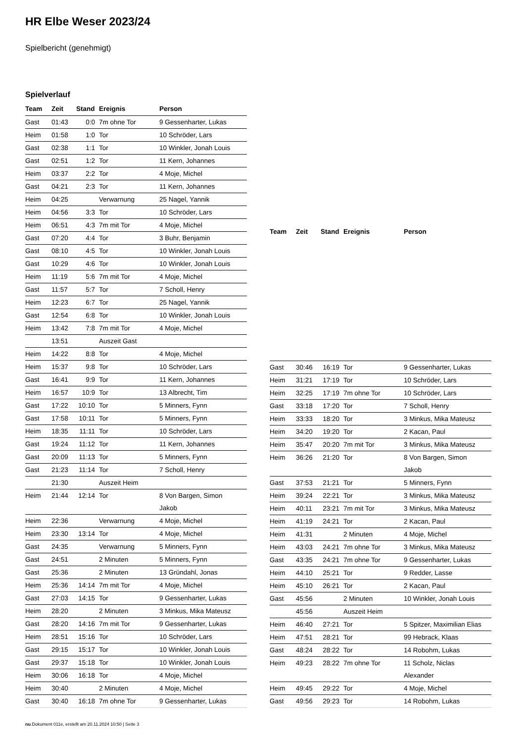HR Elbe Weser 2023/24
Spielbericht (genehmigt)
Spielverlauf
| Team | Zeit | Stand | Ereignis | Person |
| --- | --- | --- | --- | --- |
| Gast | 01:43 | 0:0 | 7m ohne Tor | 9 Gessenharter, Lukas |
| Heim | 01:58 | 1:0 | Tor | 10 Schröder, Lars |
| Gast | 02:38 | 1:1 | Tor | 10 Winkler, Jonah Louis |
| Gast | 02:51 | 1:2 | Tor | 11 Kern, Johannes |
| Heim | 03:37 | 2:2 | Tor | 4 Moje, Michel |
| Gast | 04:21 | 2:3 | Tor | 11 Kern, Johannes |
| Heim | 04:25 | | Verwarnung | 25 Nagel, Yannik |
| Heim | 04:56 | 3:3 | Tor | 10 Schröder, Lars |
| Heim | 06:51 | 4:3 | 7m mit Tor | 4 Moje, Michel |
| Gast | 07:20 | 4:4 | Tor | 3 Buhr, Benjamin |
| Gast | 08:10 | 4:5 | Tor | 10 Winkler, Jonah Louis |
| Gast | 10:29 | 4:6 | Tor | 10 Winkler, Jonah Louis |
| Heim | 11:19 | 5:6 | 7m mit Tor | 4 Moje, Michel |
| Gast | 11:57 | 5:7 | Tor | 7 Scholl, Henry |
| Heim | 12:23 | 6:7 | Tor | 25 Nagel, Yannik |
| Gast | 12:54 | 6:8 | Tor | 10 Winkler, Jonah Louis |
| Heim | 13:42 | 7:8 | 7m mit Tor | 4 Moje, Michel |
| | 13:51 | | Auszeit Gast | |
| Heim | 14:22 | 8:8 | Tor | 4 Moje, Michel |
| Heim | 15:37 | 9:8 | Tor | 10 Schröder, Lars |
| Gast | 16:41 | 9:9 | Tor | 11 Kern, Johannes |
| Heim | 16:57 | 10:9 | Tor | 13 Albrecht, Tim |
| Gast | 17:22 | 10:10 | Tor | 5 Minners, Fynn |
| Gast | 17:58 | 10:11 | Tor | 5 Minners, Fynn |
| Heim | 18:35 | 11:11 | Tor | 10 Schröder, Lars |
| Gast | 19:24 | 11:12 | Tor | 11 Kern, Johannes |
| Gast | 20:09 | 11:13 | Tor | 5 Minners, Fynn |
| Gast | 21:23 | 11:14 | Tor | 7 Scholl, Henry |
| | 21:30 | | Auszeit Heim | |
| Heim | 21:44 | 12:14 | Tor | 8 Von Bargen, Simon Jakob |
| Heim | 22:36 | | Verwarnung | 4 Moje, Michel |
| Heim | 23:30 | 13:14 | Tor | 4 Moje, Michel |
| Gast | 24:35 | | Verwarnung | 5 Minners, Fynn |
| Gast | 24:51 | | 2 Minuten | 5 Minners, Fynn |
| Gast | 25:36 | | 2 Minuten | 13 Gründahl, Jonas |
| Heim | 25:36 | 14:14 | 7m mit Tor | 4 Moje, Michel |
| Gast | 27:03 | 14:15 | Tor | 9 Gessenharter, Lukas |
| Heim | 28:20 | | 2 Minuten | 3 Minkus, Mika Mateusz |
| Gast | 28:20 | 14:16 | 7m mit Tor | 9 Gessenharter, Lukas |
| Heim | 28:51 | 15:16 | Tor | 10 Schröder, Lars |
| Gast | 29:15 | 15:17 | Tor | 10 Winkler, Jonah Louis |
| Gast | 29:37 | 15:18 | Tor | 10 Winkler, Jonah Louis |
| Heim | 30:06 | 16:18 | Tor | 4 Moje, Michel |
| Heim | 30:40 | | 2 Minuten | 4 Moje, Michel |
| Gast | 30:40 | 16:18 | 7m ohne Tor | 9 Gessenharter, Lukas |
| Team | Zeit | Stand | Ereignis | Person |
| --- | --- | --- | --- | --- |
| Gast | 30:46 | 16:19 | Tor | 9 Gessenharter, Lukas |
| Heim | 31:21 | 17:19 | Tor | 10 Schröder, Lars |
| Heim | 32:25 | 17:19 | 7m ohne Tor | 10 Schröder, Lars |
| Gast | 33:18 | 17:20 | Tor | 7 Scholl, Henry |
| Heim | 33:33 | 18:20 | Tor | 3 Minkus, Mika Mateusz |
| Heim | 34:20 | 19:20 | Tor | 2 Kacan, Paul |
| Heim | 35:47 | 20:20 | 7m mit Tor | 3 Minkus, Mika Mateusz |
| Heim | 36:26 | 21:20 | Tor | 8 Von Bargen, Simon Jakob |
| Gast | 37:53 | 21:21 | Tor | 5 Minners, Fynn |
| Heim | 39:24 | 22:21 | Tor | 3 Minkus, Mika Mateusz |
| Heim | 40:11 | 23:21 | 7m mit Tor | 3 Minkus, Mika Mateusz |
| Heim | 41:19 | 24:21 | Tor | 2 Kacan, Paul |
| Heim | 41:31 | | 2 Minuten | 4 Moje, Michel |
| Heim | 43:03 | 24:21 | 7m ohne Tor | 3 Minkus, Mika Mateusz |
| Gast | 43:35 | 24:21 | 7m ohne Tor | 9 Gessenharter, Lukas |
| Heim | 44:10 | 25:21 | Tor | 9 Redder, Lasse |
| Heim | 45:10 | 26:21 | Tor | 2 Kacan, Paul |
| Gast | 45:56 | | 2 Minuten | 10 Winkler, Jonah Louis |
| | 45:56 | | Auszeit Heim | |
| Heim | 46:40 | 27:21 | Tor | 5 Spitzer, Maximilian Elias |
| Heim | 47:51 | 28:21 | Tor | 99 Hebrack, Klaas |
| Gast | 48:24 | 28:22 | Tor | 14 Robohm, Lukas |
| Heim | 49:23 | 28:22 | 7m ohne Tor | 11 Scholz, Niclas Alexander |
| Heim | 49:45 | 29:22 | Tor | 4 Moje, Michel |
| Gast | 49:56 | 29:23 | Tor | 14 Robohm, Lukas |
nu.Dokument 011e, erstellt am 20.11.2024 10:50 | Seite 3